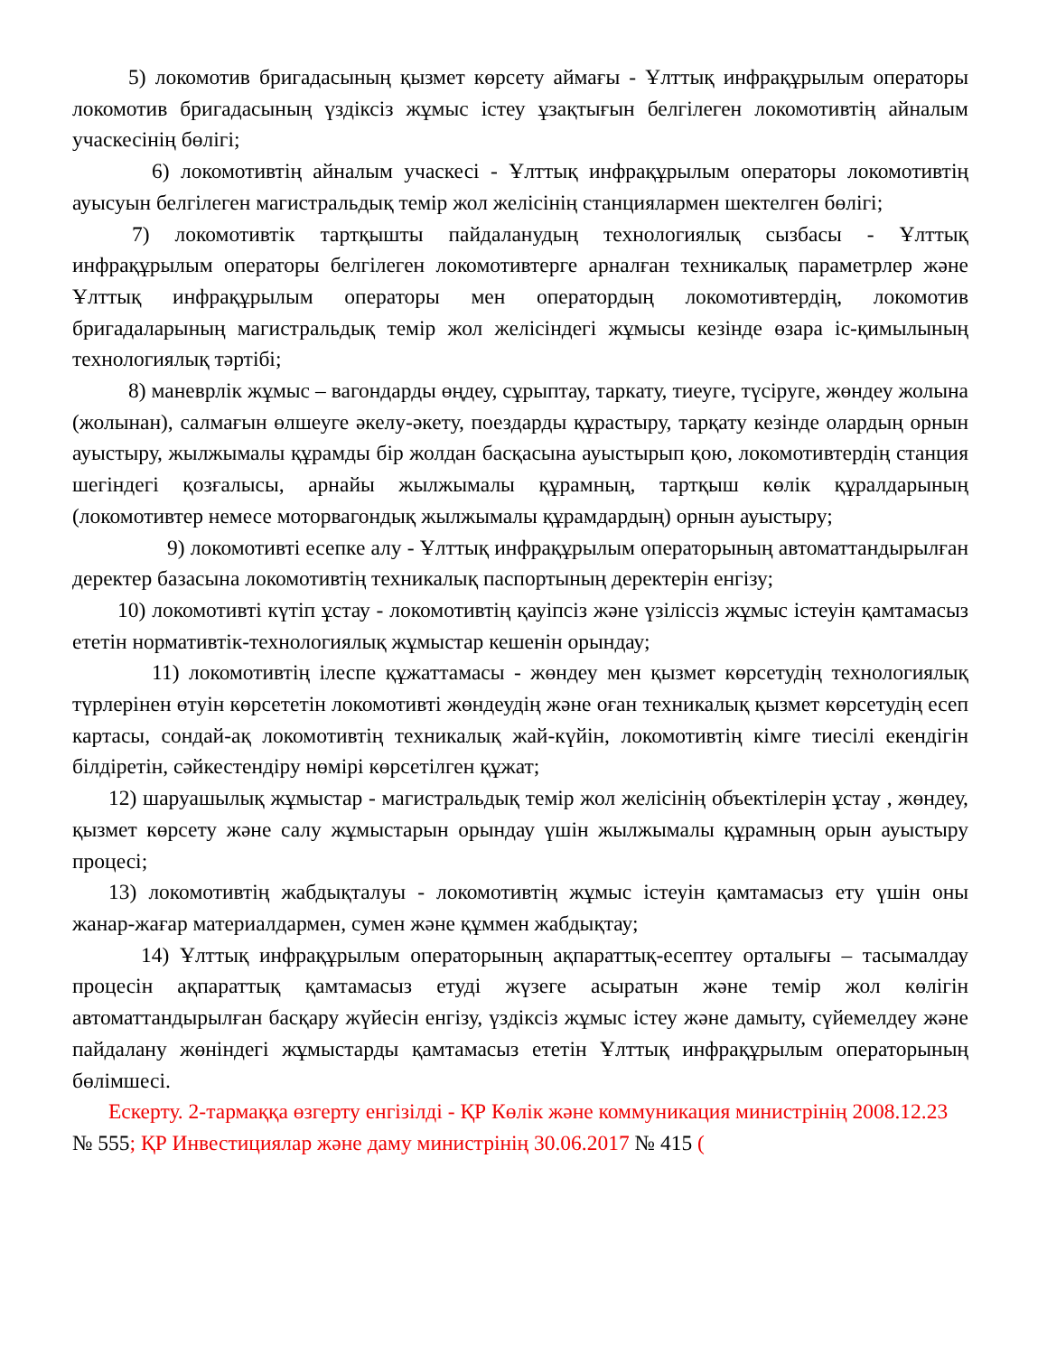5) локомотив бригадасының қызмет көрсету аймағы - Ұлттық инфрақұрылым операторы локомотив бригадасының үздіксіз жұмыс істеу ұзақтығын белгілеген локомотивтің айналым учаскесінің бөлігі;
6) локомотивтің айналым учаскесі - Ұлттық инфрақұрылым операторы локомотивтің ауысуын белгілеген магистральдық темір жол желісінің станциялармен шектелген бөлігі;
7) локомотивтік тартқышты пайдаланудың технологиялық сызбасы - Ұлттық инфрақұрылым операторы белгілеген локомотивтерге арналған техникалық параметрлер және Ұлттық инфрақұрылым операторы мен оператордың локомотивтердің, локомотив бригадаларының магистральдық темір жол желісіндегі жұмысы кезінде өзара іс-қимылының технологиялық тәртібі;
8) маневрлік жұмыс – вагондарды өңдеу, сұрыптау, таркату, тиеуге, түсіруге, жөндеу жолына (жолынан), салмағын өлшеуге әкелу-әкету, поездарды құрастыру, тарқату кезінде олардың орнын ауыстыру, жылжымалы құрамды бір жолдан басқасына ауыстырып қою, локомотивтердің станция шегіндегі қозғалысы, арнайы жылжымалы құрамның, тартқыш көлік құралдарының (локомотивтер немесе моторвагондық жылжымалы құрамдардың) орнын ауыстыру;
9) локомотивті есепке алу - Ұлттық инфрақұрылым операторының автоматтандырылған деректер базасына локомотивтің техникалық паспортының деректерін енгізу;
10) локомотивті күтіп ұстау - локомотивтің қауіпсіз және үзіліссіз жұмыс істеуін қамтамасыз ететін нормативтік-технологиялық жұмыстар кешенін орындау;
11) локомотивтің ілеспе құжаттамасы - жөндеу мен қызмет көрсетудің технологиялық түрлерінен өтуін көрсететін локомотивті жөндеудің және оған техникалық қызмет көрсетудің есеп картасы, сондай-ақ локомотивтің техникалық жай-күйін, локомотивтің кімге тиесілі екендігін білдіретін, сәйкестендіру нөмірі көрсетілген құжат;
12) шаруашылық жұмыстар - магистральдық темір жол желісінің объектілерін ұстау , жөндеу, қызмет көрсету және салу жұмыстарын орындау үшін жылжымалы құрамның орын ауыстыру процесі;
13) локомотивтің жабдықталуы - локомотивтің жұмыс істеуін қамтамасыз ету үшін оны жанар-жағар материалдармен, сумен және құммен жабдықтау;
14) Ұлттық инфрақұрылым операторының ақпараттық-есептеу орталығы – тасымалдау процесін ақпараттық қамтамасыз етуді жүзеге асыратын және темір жол көлігін автоматтандырылған басқару жүйесін енгізу, үздіксіз жұмыс істеу және дамыту, сүйемелдеу және пайдалану жөніндегі жұмыстарды қамтамасыз ететін Ұлттық инфрақұрылым операторының бөлімшесі.
Ескерту. 2-тармаққа өзгерту енгізілді - ҚР Көлік және коммуникация министрінің 2008.12.23 № 555; ҚР Инвестициялар және даму министрінің 30.06.2017 № 415 (